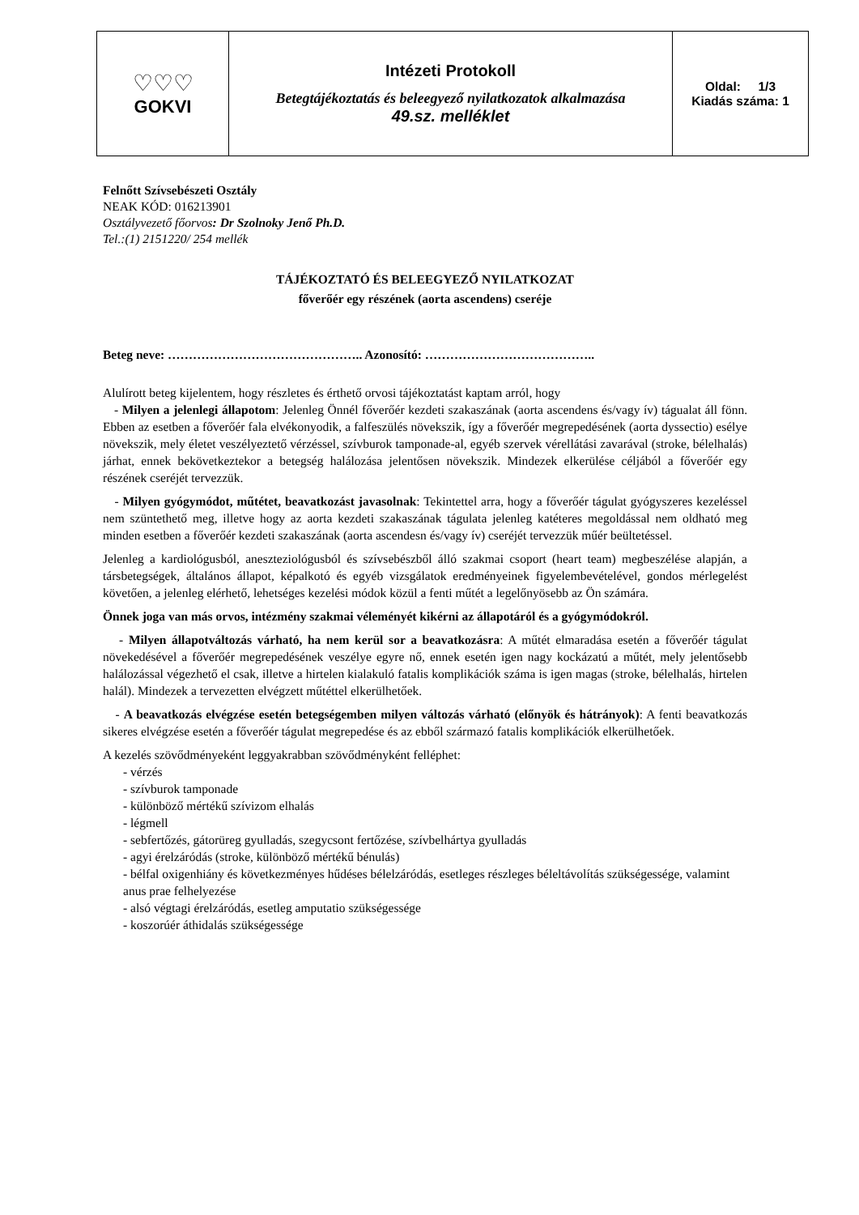| ♡♡♡ GOKVI | Intézeti Protokoll Betegtájékoztatás és beleegyező nyilatkozatok alkalmazása 49.sz. melléklet | Oldal: 1/3 Kiadás száma: 1 |
Felnőtt Szívsebészeti Osztály
NEAK KÓD: 016213901
Osztályvezető főorvos: Dr Szolnoky Jenő Ph.D.
Tel.:(1) 2151220/ 254 mellék
TÁJÉKOZTATÓ ÉS BELEEGYEZŐ NYILATKOZAT
főverőér egy részének (aorta ascendens) cseréje
Beteg neve: ……………………………………….. Azonosító: …………………………………..
Alulírott beteg kijelentem, hogy részletes és érthető orvosi tájékoztatást kaptam arról, hogy
- Milyen a jelenlegi állapotom: Jelenleg Önnél főverőér kezdeti szakaszának (aorta ascendens és/vagy ív) tágualat áll fönn. Ebben az esetben a főverőér fala elvékonyodik, a falfeszülés növekszik, így a főverőér megrepedésének (aorta dyssectio) esélye növekszik, mely életet veszélyeztető vérzéssel, szívburok tamponade-al, egyéb szervek vérellátási zavarával (stroke, bélelhalás) járhat, ennek bekövetkeztekor a betegség halálozása jelentősen növekszik. Mindezek elkerülése céljából a főverőér egy részének cseréjét tervezzük.
- Milyen gyógymódot, műtétet, beavatkozást javasolnak: Tekintettel arra, hogy a főverőér tágulat gyógyszeres kezeléssel nem szüntethető meg, illetve hogy az aorta kezdeti szakaszának tágulata jelenleg katéteres megoldással nem oldható meg minden esetben a főverőér kezdeti szakaszának (aorta ascendesn és/vagy ív) cseréjét tervezzük műér beültetéssel.
Jelenleg a kardiológusból, aneszteziológusból és szívsebészből álló szakmai csoport (heart team) megbeszélése alapján, a társbetegségek, általános állapot, képalkotó és egyéb vizsgálatok eredményeinek figyelembevételével, gondos mérlegelést követően, a jelenleg elérhető, lehetséges kezelési módok közül a fenti műtét a legelőnyösebb az Ön számára.
Önnek joga van más orvos, intézmény szakmai véleményét kikérni az állapotáról és a gyógymódokról.
- Milyen állapotváltozás várható, ha nem kerül sor a beavatkozásra: A műtét elmaradása esetén a főverőér tágulat növekedésével a főverőér megrepedésének veszélye egyre nő, ennek esetén igen nagy kockázatú a műtét, mely jelentősebb halálozással végezhető el csak, illetve a hirtelen kialakuló fatalis komplikációk száma is igen magas (stroke, bélelhalás, hirtelen halál). Mindezek a tervezetten elvégzett műtéttel elkerülhetőek.
- A beavatkozás elvégzése esetén betegségemben milyen változás várható (előnyök és hátrányok): A fenti beavatkozás sikeres elvégzése esetén a főverőér tágulat megrepedése és az ebből származó fatalis komplikációk elkerülhetőek.
A kezelés szövődményeként leggyakrabban szövődményként felléphet:
- vérzés
- szívburok tamponade
- különböző mértékű szívizom elhalás
- légmell
- sebfertőzés, gátorüreg gyulladás, szegycsont fertőzése, szívbelhártya gyulladás
- agyi érelzáródás (stroke, különböző mértékű bénulás)
- bélfal oxigenhiány és következményes hűdéses bélelzáródás, esetleges részleges béleltávolítás szükségessége, valamint anus prae felhelyezése
- alsó végtagi érelzáródás, esetleg amputatio szükségessége
- koszorúér áthidalás szükségessége